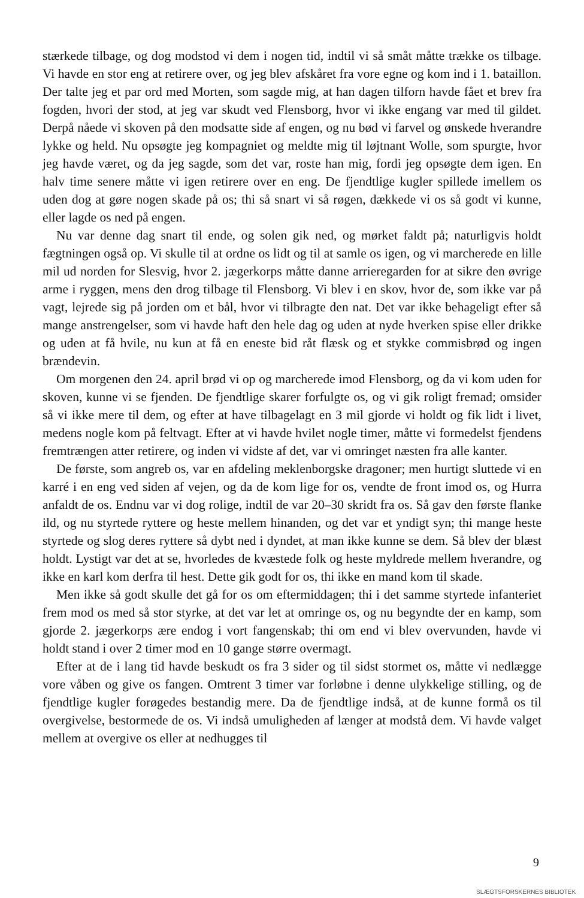stærkede tilbage, og dog modstod vi dem i nogen tid, indtil vi så småt måtte trække os tilbage. Vi havde en stor eng at retirere over, og jeg blev afskåret fra vore egne og kom ind i 1. bataillon. Der talte jeg et par ord med Morten, som sagde mig, at han dagen tilforn havde fået et brev fra fogden, hvori der stod, at jeg var skudt ved Flensborg, hvor vi ikke engang var med til gildet. Derpå nåede vi skoven på den modsatte side af engen, og nu bød vi farvel og ønskede hverandre lykke og held. Nu opsøgte jeg kompagniet og meldte mig til løjtnant Wolle, som spurgte, hvor jeg havde været, og da jeg sagde, som det var, roste han mig, fordi jeg opsøgte dem igen. En halv time senere måtte vi igen retirere over en eng. De fjendtlige kugler spillede imellem os uden dog at gøre nogen skade på os; thi så snart vi så røgen, dækkede vi os så godt vi kunne, eller lagde os ned på engen.
Nu var denne dag snart til ende, og solen gik ned, og mørket faldt på; naturligvis holdt fægtningen også op. Vi skulle til at ordne os lidt og til at samle os igen, og vi marcherede en lille mil ud norden for Slesvig, hvor 2. jægerkorps måtte danne arrieregarden for at sikre den øvrige arme i ryggen, mens den drog tilbage til Flensborg. Vi blev i en skov, hvor de, som ikke var på vagt, lejrede sig på jorden om et bål, hvor vi tilbragte den nat. Det var ikke behageligt efter så mange anstrengelser, som vi havde haft den hele dag og uden at nyde hverken spise eller drikke og uden at få hvile, nu kun at få en eneste bid råt flæsk og et stykke commisbrød og ingen brændevin.
Om morgenen den 24. april brød vi op og marcherede imod Flensborg, og da vi kom uden for skoven, kunne vi se fjenden. De fjendtlige skarer forfulgte os, og vi gik roligt fremad; omsider så vi ikke mere til dem, og efter at have tilbagelagt en 3 mil gjorde vi holdt og fik lidt i livet, medens nogle kom på feltvagt. Efter at vi havde hvilet nogle timer, måtte vi formedelst fjendens fremtrængen atter retirere, og inden vi vidste af det, var vi omringet næsten fra alle kanter.
De første, som angreb os, var en afdeling meklenborgske dragoner; men hurtigt sluttede vi en karré i en eng ved siden af vejen, og da de kom lige for os, vendte de front imod os, og Hurra anfaldt de os. Endnu var vi dog rolige, indtil de var 20–30 skridt fra os. Så gav den første flanke ild, og nu styrtede ryttere og heste mellem hinanden, og det var et yndigt syn; thi mange heste styrtede og slog deres ryttere så dybt ned i dyndet, at man ikke kunne se dem. Så blev der blæst holdt. Lystigt var det at se, hvorledes de kvæstede folk og heste myldrede mellem hverandre, og ikke en karl kom derfra til hest. Dette gik godt for os, thi ikke en mand kom til skade.
Men ikke så godt skulle det gå for os om eftermiddagen; thi i det samme styrtede infanteriet frem mod os med så stor styrke, at det var let at omringe os, og nu begyndte der en kamp, som gjorde 2. jægerkorps ære endog i vort fangenskab; thi om end vi blev overvunden, havde vi holdt stand i over 2 timer mod en 10 gange større overmagt.
Efter at de i lang tid havde beskudt os fra 3 sider og til sidst stormet os, måtte vi nedlægge vore våben og give os fangen. Omtrent 3 timer var forløbne i denne ulykkelige stilling, og de fjendtlige kugler forøgedes bestandig mere. Da de fjendtlige indså, at de kunne formå os til overgivelse, bestormede de os. Vi indså umuligheden af længer at modstå dem. Vi havde valget mellem at overgive os eller at nedhugges til
9
SLÆGTSFORSKERNES BIBLIOTEK